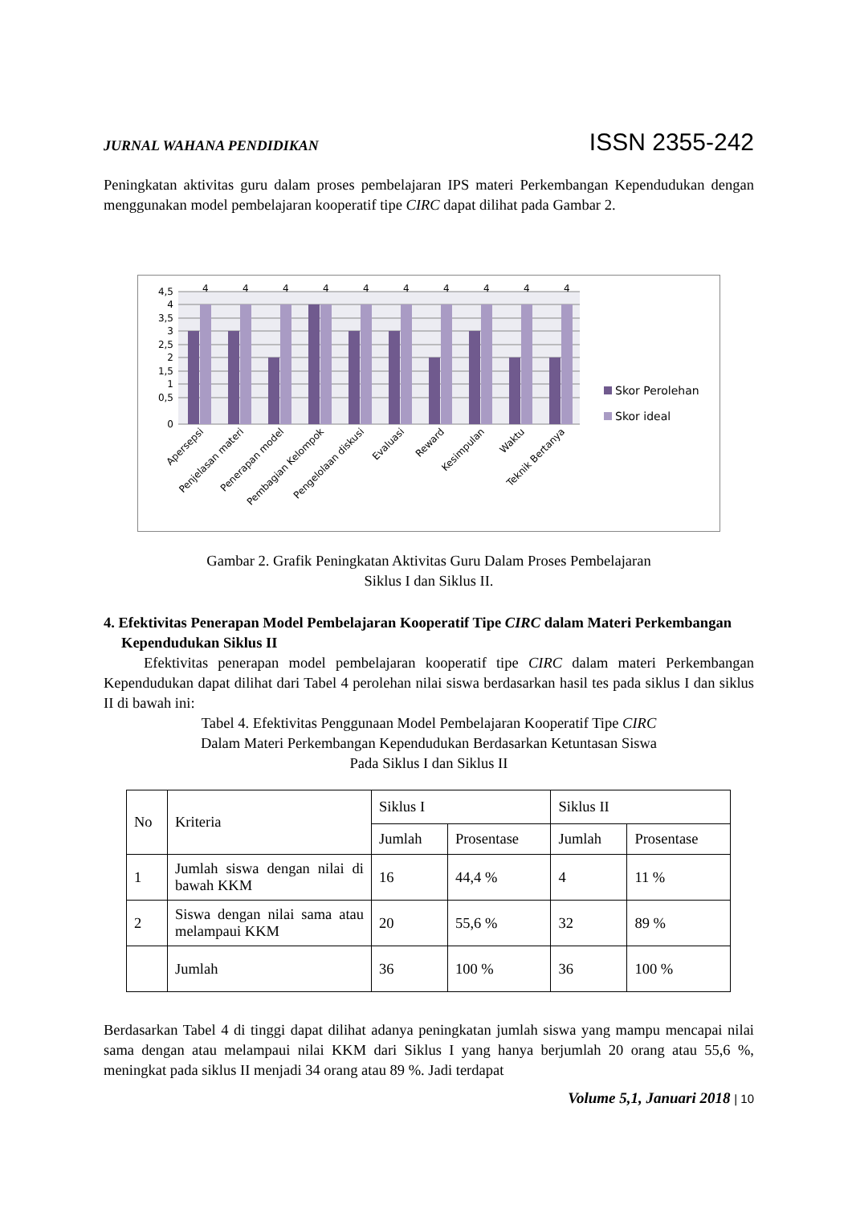JURNAL WAHANA PENDIDIKAN ISSN 2355-242
Peningkatan aktivitas guru dalam proses pembelajaran IPS materi Perkembangan Kependudukan dengan menggunakan model pembelajaran kooperatif tipe CIRC dapat dilihat pada Gambar 2.
4,5
4
3,5
3
2,5
2
1,5
1
0,5
0
4
4
4
4
4
4
4
4
4
4
Apersepsi
Penjelasan materi
Penerapan model
Pembagian Kelompok
Pengelolaan diskusi
Evaluasi
Reward
Kesimpulan
Waktu
Teknik Bertanya
Skor Perolehan
Skor ideal
Gambar 2. Grafik Peningkatan Aktivitas Guru Dalam Proses Pembelajaran
Siklus I dan Siklus II.
4. Efektivitas Penerapan Model Pembelajaran Kooperatif Tipe CIRC dalam Materi Perkembangan Kependudukan Siklus II
Efektivitas penerapan model pembelajaran kooperatif tipe CIRC dalam materi Perkembangan Kependudukan dapat dilihat dari Tabel 4 perolehan nilai siswa berdasarkan hasil tes pada siklus I dan siklus II di bawah ini:
Tabel 4. Efektivitas Penggunaan Model Pembelajaran Kooperatif Tipe CIRC
Dalam Materi Perkembangan Kependudukan Berdasarkan Ketuntasan Siswa
Pada Siklus I dan Siklus II
| No | Kriteria | Siklus I | | Siklus II | |
| | | Jumlah | Prosentase | Jumlah | Prosentase |
| 1 | Jumlah siswa dengan nilai di bawah KKM | 16 | 44,4 % | 4 | 11 % |
| 2 | Siswa dengan nilai sama atau melampaui KKM | 20 | 55,6 % | 32 | 89 % |
| | Jumlah | 36 | 100 % | 36 | 100 % |
Berdasarkan Tabel 4 di tinggi dapat dilihat adanya peningkatan jumlah siswa yang mampu mencapai nilai sama dengan atau melampaui nilai KKM dari Siklus I yang hanya berjumlah 20 orang atau 55,6 %, meningkat pada siklus II menjadi 34 orang atau 89 %. Jadi terdapat
Volume 5,1, Januari 2018 | 10